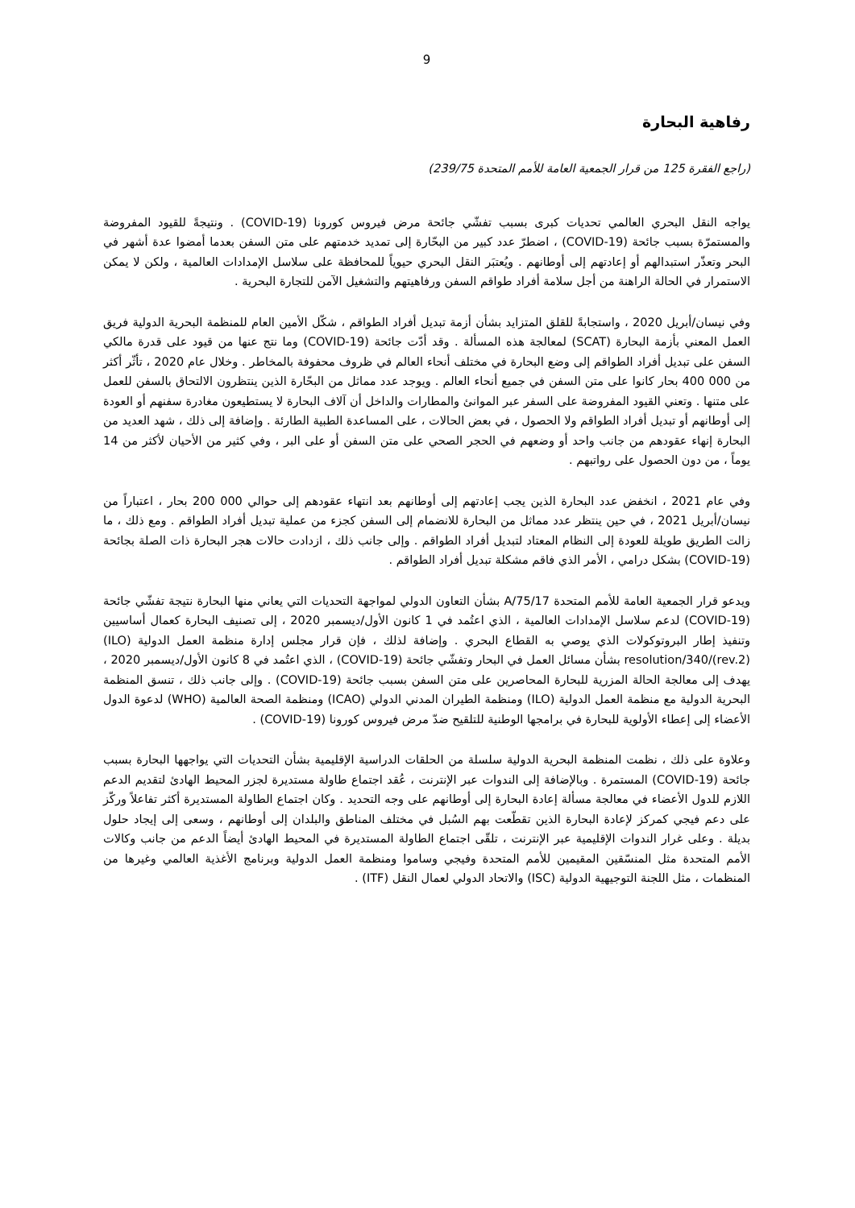9
رفاهية البحارة
(راجع الفقرة 125 من قرار الجمعية العامة للأمم المتحدة 239/75)
يواجه النقل البحري العالمي تحديات كبرى بسبب تفشّي جائحة مرض فيروس كورونا (COVID-19) . ونتيجةً للقيود المفروضة والمستمرّة بسبب جائحة (COVID-19) ، اضطرّ عدد كبير من البحّارة إلى تمديد خدمتهم على متن السفن بعدما أمضوا عدة أشهر في البحر وتعذّر استبدالهم أو إعادتهم إلى أوطانهم . ويُعتبَر النقل البحري حيوياً للمحافظة على سلاسل الإمدادات العالمية ، ولكن لا يمكن الاستمرار في الحالة الراهنة من أجل سلامة أفراد طواقم السفن ورفاهيتهم والتشغيل الآمن للتجارة البحرية .
وفي نيسان/أبريل 2020 ، واستجابةً للقلق المتزايد بشأن أزمة تبديل أفراد الطواقم ، شكّل الأمين العام للمنظمة البحرية الدولية فريق العمل المعني بأزمة البحارة (SCAT) لمعالجة هذه المسألة . وقد أدّت جائحة (COVID-19) وما نتج عنها من قيود على قدرة مالكي السفن على تبديل أفراد الطواقم إلى وضع البحارة في مختلف أنحاء العالم في ظروف محفوفة بالمخاطر . وخلال عام 2020 ، تأثّر أكثر من 000 400 بحار كانوا على متن السفن في جميع أنحاء العالم . ويوجد عدد مماثل من البحّارة الذين ينتظرون الالتحاق بالسفن للعمل على متنها . وتعني القيود المفروضة على السفر عبر الموانئ والمطارات والداخل أن آلاف البحارة لا يستطيعون مغادرة سفنهم أو العودة إلى أوطانهم أو تبديل أفراد الطواقم ولا الحصول ، في بعض الحالات ، على المساعدة الطبية الطارئة . وإضافة إلى ذلك ، شهد العديد من البحارة إنهاء عقودهم من جانب واحد أو وضعهم في الحجر الصحي على متن السفن أو على البر ، وفي كثير من الأحيان لأكثر من 14 يوماً ، من دون الحصول على رواتبهم .
وفي عام 2021 ، انخفض عدد البحارة الذين يجب إعادتهم إلى أوطانهم بعد انتهاء عقودهم إلى حوالي 000 200 بحار ، اعتباراً من نيسان/أبريل 2021 ، في حين ينتظر عدد مماثل من البحارة للانضمام إلى السفن كجزء من عملية تبديل أفراد الطواقم . ومع ذلك ، ما زالت الطريق طويلة للعودة إلى النظام المعتاد لتبديل أفراد الطواقم . وإلى جانب ذلك ، ازدادت حالات هجر البحارة ذات الصلة بجائحة (COVID-19) بشكل درامي ، الأمر الذي فاقم مشكلة تبديل أفراد الطواقم .
ويدعو قرار الجمعية العامة للأمم المتحدة A/75/17 بشأن التعاون الدولي لمواجهة التحديات التي يعاني منها البحارة نتيجة تفشّي جائحة (COVID-19) لدعم سلاسل الإمدادات العالمية ، الذي اعتُمد في 1 كانون الأول/ديسمبر 2020 ، إلى تصنيف البحارة كعمال أساسيين وتنفيذ إطار البروتوكولات الذي يوصي به القطاع البحري . وإضافة لذلك ، فإن قرار مجلس إدارة منظمة العمل الدولية (ILO) resolution/340/(rev.2) بشأن مسائل العمل في البحار وتفشّي جائحة (COVID-19) ، الذي اعتُمد في 8 كانون الأول/ديسمبر 2020 ، يهدف إلى معالجة الحالة المزرية للبحارة المحاصرين على متن السفن بسبب جائحة (COVID-19) . وإلى جانب ذلك ، تنسق المنظمة البحرية الدولية مع منظمة العمل الدولية (ILO) ومنظمة الطيران المدني الدولي (ICAO) ومنظمة الصحة العالمية (WHO) لدعوة الدول الأعضاء إلى إعطاء الأولوية للبحارة في برامجها الوطنية للتلقيح ضدّ مرض فيروس كورونا (COVID-19) .
وعلاوة على ذلك ، نظمت المنظمة البحرية الدولية سلسلة من الحلقات الدراسية الإقليمية بشأن التحديات التي يواجهها البحارة بسبب جائحة (COVID-19) المستمرة . وبالإضافة إلى الندوات عبر الإنترنت ، عُقد اجتماع طاولة مستديرة لجزر المحيط الهادئ لتقديم الدعم اللازم للدول الأعضاء في معالجة مسألة إعادة البحارة إلى أوطانهم على وجه التحديد . وكان اجتماع الطاولة المستديرة أكثر تفاعلاً وركّز على دعم فيجي كمركز لإعادة البحارة الذين تقطّعت بهم السُبل في مختلف المناطق والبلدان إلى أوطانهم ، وسعى إلى إيجاد حلول بديلة . وعلى غرار الندوات الإقليمية عبر الإنترنت ، تلقّى اجتماع الطاولة المستديرة في المحيط الهادئ أيضاً الدعم من جانب وكالات الأمم المتحدة مثل المنسّقين المقيمين للأمم المتحدة وفيجي وساموا ومنظمة العمل الدولية وبرنامج الأغذية العالمي وغيرها من المنظمات ، مثل اللجنة التوجيهية الدولية (ISC) والاتحاد الدولي لعمال النقل (ITF) .